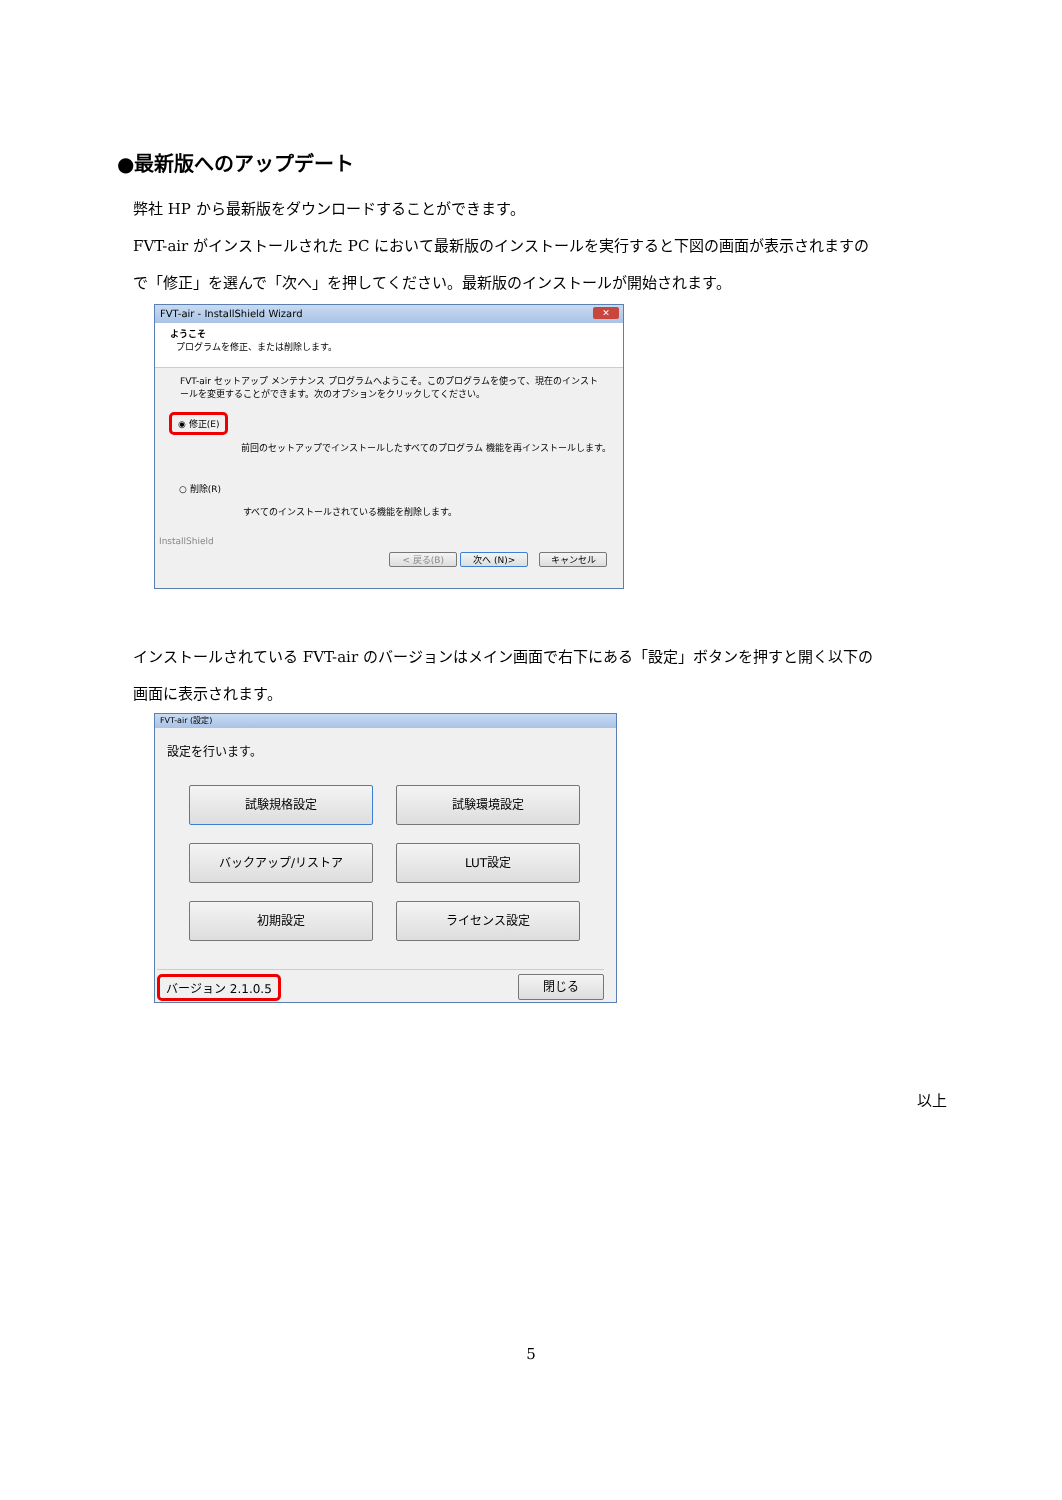●最新版へのアップデート
弊社 HP から最新版をダウンロードすることができます。
FVT-air がインストールされた PC において最新版のインストールを実行すると下図の画面が表示されますの
で「修正」を選んで「次へ」を押してください。最新版のインストールが開始されます。
FVT-air - InstallShield Wizard
✕
ようこそ
プログラムを修正、または削除します。
FVT-air セットアップ メンテナンス プログラムへようこそ。このプログラムを使って、現在のインストールを変更することができます。次のオプションをクリックしてください。
◉ 修正(E)
前回のセットアップでインストールしたすべてのプログラム 機能を再インストールします。
○ 削除(R)
すべてのインストールされている機能を削除します。
InstallShield
< 戻る(B) 次へ (N)> キャンセル
インストールされている FVT-air のバージョンはメイン画面で右下にある「設定」ボタンを押すと開く以下の
画面に表示されます。
FVT-air (設定)
設定を行います。
試験規格設定 試験環境設定 バックアップ/リストア LUT設定 初期設定 ライセンス設定
バージョン 2.1.0.5 閉じる
以上
5